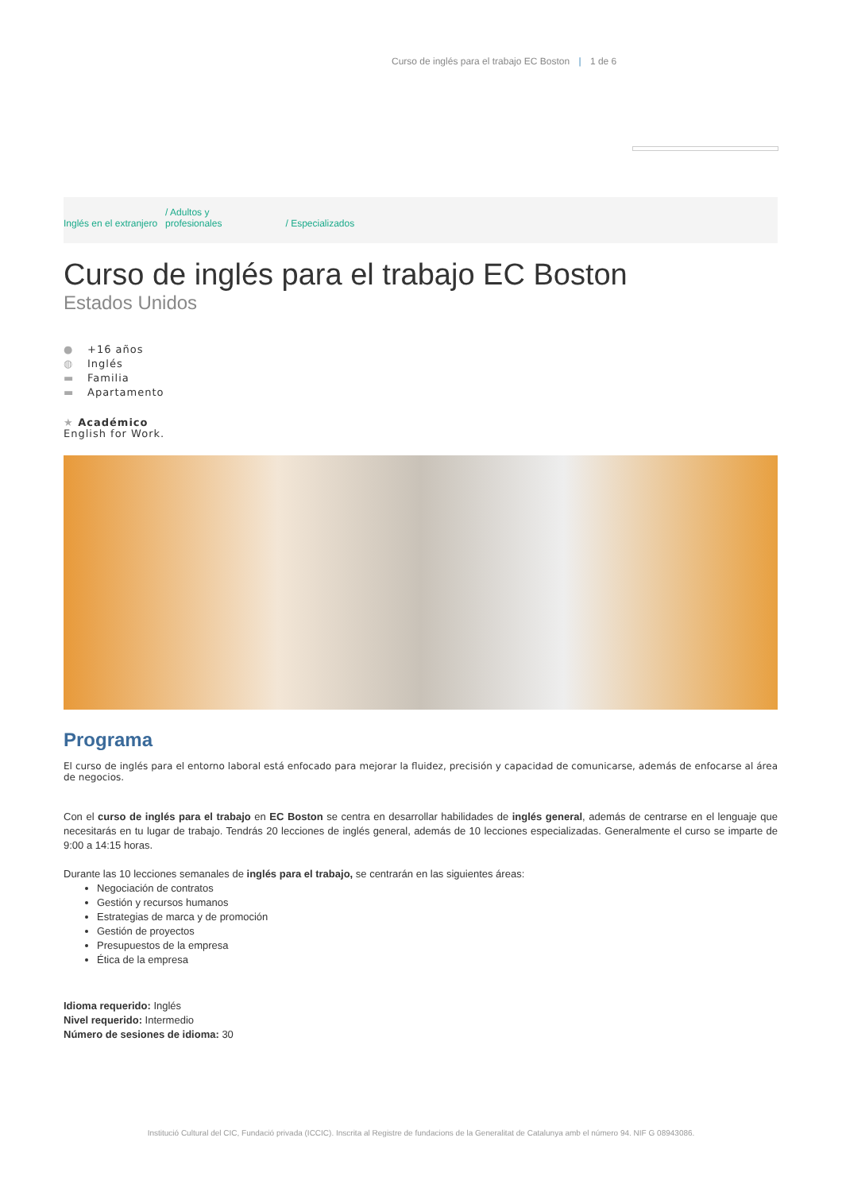Curso de inglés para el trabajo EC Boston | 1 de 6
Inglés en el extranjero
/ Adultos y
profesionales
/ Especializados
Curso de inglés para el trabajo EC Boston
Estados Unidos
● +16 años
◍ Inglés
▬ Familia
▬ Apartamento
★ Académico
English for Work.
Programa
El curso de inglés para el entorno laboral está enfocado para mejorar la fluidez, precisión y capacidad de comunicarse, además de enfocarse al área de negocios.
Con el curso de inglés para el trabajo en EC Boston se centra en desarrollar habilidades de inglés general, además de centrarse en el lenguaje que necesitarás en tu lugar de trabajo. Tendrás 20 lecciones de inglés general, además de 10 lecciones especializadas. Generalmente el curso se imparte de 9:00 a 14:15 horas.
Durante las 10 lecciones semanales de inglés para el trabajo, se centrarán en las siguientes áreas:
Negociación de contratos
Gestión y recursos humanos
Estrategias de marca y de promoción
Gestión de proyectos
Presupuestos de la empresa
Ética de la empresa
Idioma requerido: Inglés
Nivel requerido: Intermedio
Número de sesiones de idioma: 30
Institució Cultural del CIC, Fundació privada (ICCIC). Inscrita al Registre de fundacions de la Generalitat de Catalunya amb el número 94. NIF G 08943086.